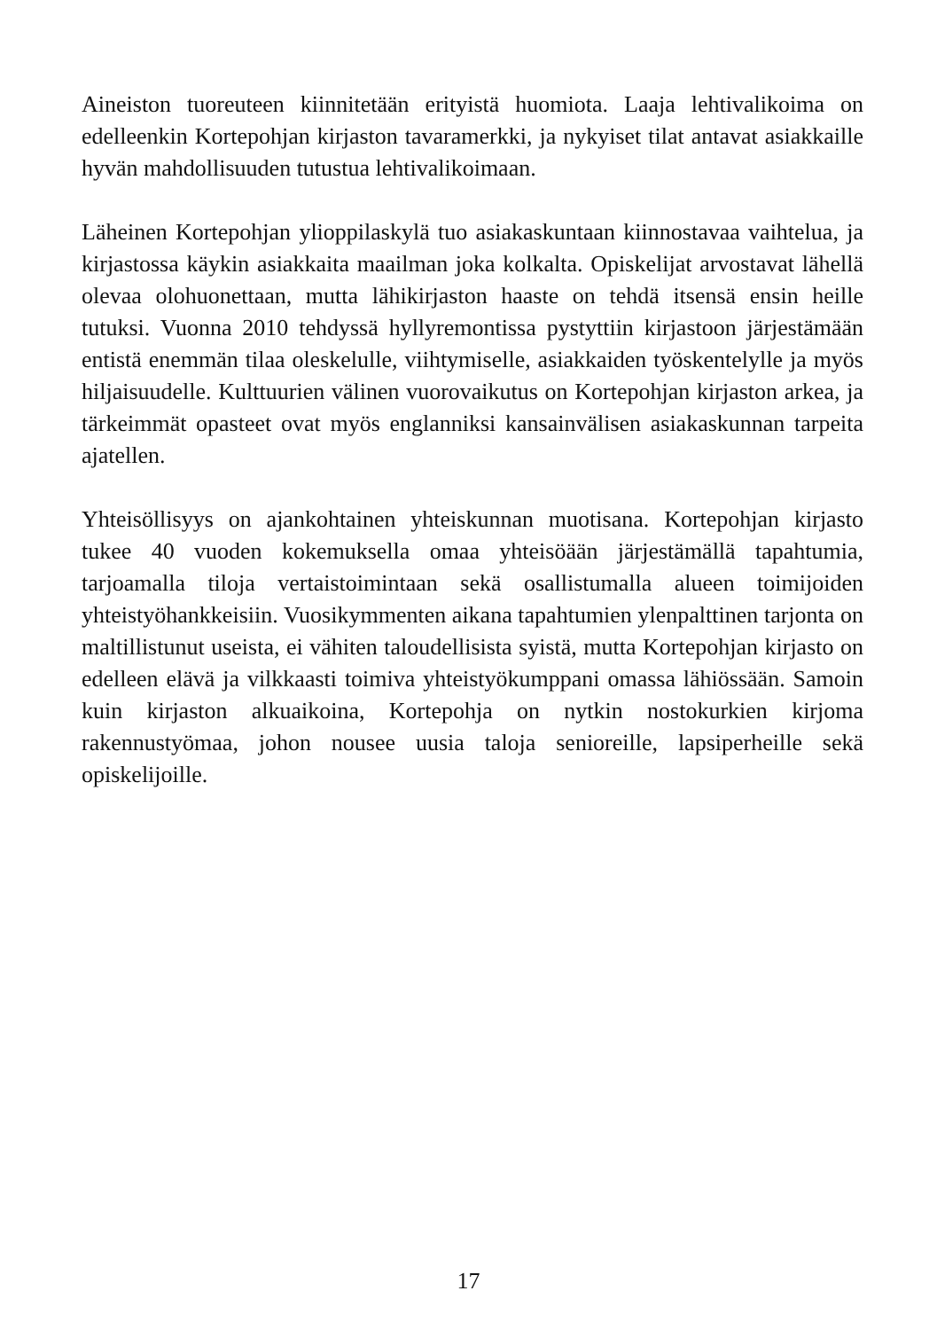Aineiston tuoreuteen kiinnitetään erityistä huomiota. Laaja lehtivalikoima on edelleenkin Kortepohjan kirjaston tavaramerkki, ja nykyiset tilat antavat asiakkaille hyvän mahdollisuuden tutustua lehtivalikoimaan.
Läheinen Kortepohjan ylioppilaskylä tuo asiakaskuntaan kiinnostavaa vaihtelua, ja kirjastossa käykin asiakkaita maailman joka kolkalta. Opiskelijat arvostavat lähellä olevaa olohuonettaan, mutta lähikirjaston haaste on tehdä itsensä ensin heille tutuksi. Vuonna 2010 tehdyssä hyllyremontissa pystyttiin kirjastoon järjestämään entistä enemmän tilaa oleskelulle, viihtymiselle, asiakkaiden työskentelylle ja myös hiljaisuudelle. Kulttuurien välinen vuorovaikutus on Kortepohjan kirjaston arkea, ja tärkeimmät opasteet ovat myös englanniksi kansainvälisen asiakaskunnan tarpeita ajatellen.
Yhteisöllisyys on ajankohtainen yhteiskunnan muotisana. Kortepohjan kirjasto tukee 40 vuoden kokemuksella omaa yhteisöään järjestämällä tapahtumia, tarjoamalla tiloja vertaistoimintaan sekä osallistumalla alueen toimijoiden yhteistyöhankkeisiin. Vuosikymmenten aikana tapahtumien ylenpalttinen tarjonta on maltillistunut useista, ei vähiten taloudellisista syistä, mutta Kortepohjan kirjasto on edelleen elävä ja vilkkaasti toimiva yhteistyökumppani omassa lähiössään. Samoin kuin kirjaston alkuaikoina, Kortepohja on nytkin nostokurkien kirjoma rakennustyömaa, johon nousee uusia taloja senioreille, lapsiperheille sekä opiskelijoille.
17